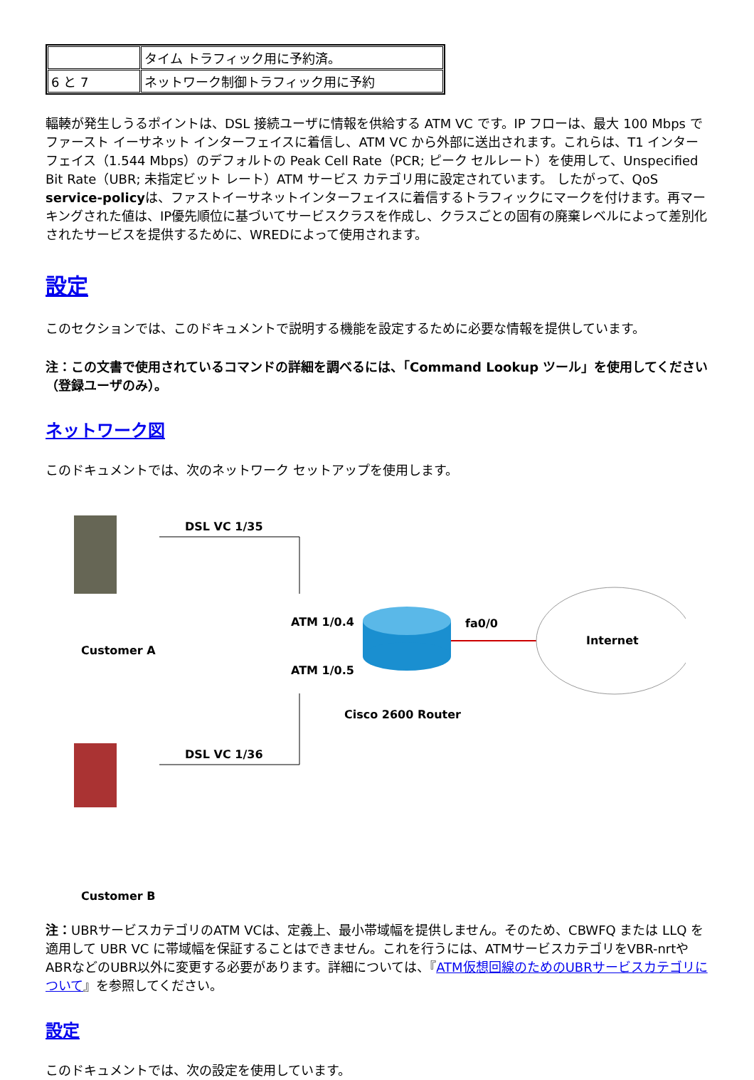| | タイム トラフィック用に予約済。 |
| 6 と 7 | ネットワーク制御トラフィック用に予約 |
輻輳が発生しうるポイントは、DSL 接続ユーザに情報を供給する ATM VC です。IP フローは、最大 100 Mbps でファースト イーサネット インターフェイスに着信し、ATM VC から外部に送出されます。これらは、T1 インターフェイス（1.544 Mbps）のデフォルトの Peak Cell Rate（PCR; ピーク セルレート）を使用して、Unspecified Bit Rate（UBR; 未指定ビット レート）ATM サービス カテゴリ用に設定されています。 したがって、QoS service-policyは、ファストイーサネットインターフェイスに着信するトラフィックにマークを付けます。再マーキングされた値は、IP優先順位に基づいてサービスクラスを作成し、クラスごとの固有の廃棄レベルによって差別化されたサービスを提供するために、WREDによって使用されます。
設定
このセクションでは、このドキュメントで説明する機能を設定するために必要な情報を提供しています。
注：この文書で使用されているコマンドの詳細を調べるには、「Command Lookup ツール」を使用してください（登録ユーザのみ）。
ネットワーク図
このドキュメントでは、次のネットワーク セットアップを使用します。
DSL VC 1/35
DSL VC 1/36
Customer A
Customer B
ATM 1/0.4
ATM 1/0.5
fa0/0
Internet
Cisco 2600 Router
注：UBRサービスカテゴリのATM VCは、定義上、最小帯域幅を提供しません。そのため、CBWFQ または LLQ を適用して UBR VC に帯域幅を保証することはできません。これを行うには、ATMサービスカテゴリをVBR-nrtやABRなどのUBR以外に変更する必要があります。詳細については、『ATM仮想回線のためのUBRサービスカテゴリについて』を参照してください。
設定
このドキュメントでは、次の設定を使用しています。